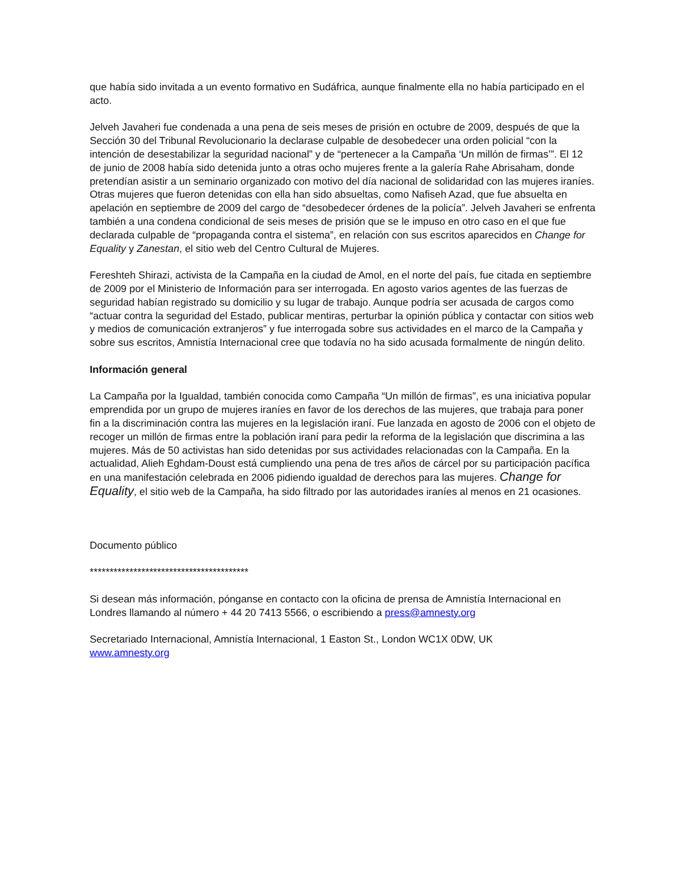que había sido invitada a un evento formativo en Sudáfrica, aunque finalmente ella no había participado en el acto.
Jelveh Javaheri fue condenada a una pena de seis meses de prisión en octubre de 2009, después de que la Sección 30 del Tribunal Revolucionario la declarase culpable de desobedecer una orden policial “con la intención de desestabilizar la seguridad nacional” y de “pertenecer a la Campaña ‘Un millón de firmas’”. El 12 de junio de 2008 había sido detenida junto a otras ocho mujeres frente a la galería Rahe Abrisaham, donde pretendían asistir a un seminario organizado con motivo del día nacional de solidaridad con las mujeres iraníes. Otras mujeres que fueron detenidas con ella han sido absueltas, como Nafiseh Azad, que fue absuelta en apelación en septiembre de 2009 del cargo de “desobedecer órdenes de la policía”. Jelveh Javaheri se enfrenta también a una condena condicional de seis meses de prisión que se le impuso en otro caso en el que fue declarada culpable de “propaganda contra el sistema”, en relación con sus escritos aparecidos en Change for Equality y Zanestan, el sitio web del Centro Cultural de Mujeres.
Fereshteh Shirazi, activista de la Campaña en la ciudad de Amol, en el norte del país, fue citada en septiembre de 2009 por el Ministerio de Información para ser interrogada. En agosto varios agentes de las fuerzas de seguridad habían registrado su domicilio y su lugar de trabajo. Aunque podría ser acusada de cargos como “actuar contra la seguridad del Estado, publicar mentiras, perturbar la opinión pública y contactar con sitios web y medios de comunicación extranjeros” y fue interrogada sobre sus actividades en el marco de la Campaña y sobre sus escritos, Amnistía Internacional cree que todavía no ha sido acusada formalmente de ningún delito.
Información general
La Campaña por la Igualdad, también conocida como Campaña “Un millón de firmas”, es una iniciativa popular emprendida por un grupo de mujeres iraníes en favor de los derechos de las mujeres, que trabaja para poner fin a la discriminación contra las mujeres en la legislación iraní. Fue lanzada en agosto de 2006 con el objeto de recoger un millón de firmas entre la población iraní para pedir la reforma de la legislación que discrimina a las mujeres. Más de 50 activistas han sido detenidas por sus actividades relacionadas con la Campaña. En la actualidad, Alieh Eghdam-Doust está cumpliendo una pena de tres años de cárcel por su participación pacífica en una manifestación celebrada en 2006 pidiendo igualdad de derechos para las mujeres. Change for Equality, el sitio web de la Campaña, ha sido filtrado por las autoridades iraníes al menos en 21 ocasiones.
Documento público
****************************************
Si desean más información, pónganse en contacto con la oficina de prensa de Amnistía Internacional en Londres llamando al número + 44 20 7413 5566, o escribiendo a press@amnesty.org
Secretariado Internacional, Amnistía Internacional, 1 Easton St., London WC1X 0DW, UK
www.amnesty.org